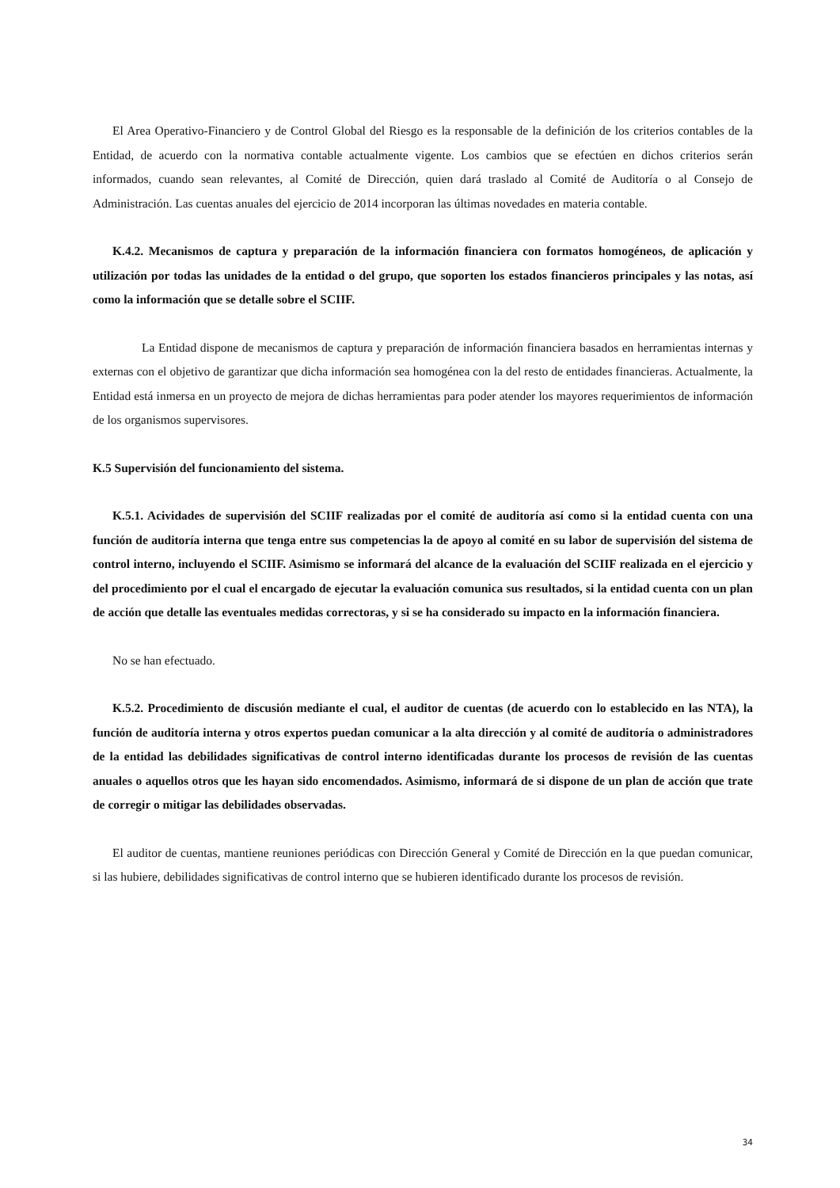El Area Operativo-Financiero y de Control Global del Riesgo es la responsable de la definición de los criterios contables de la Entidad, de acuerdo con la normativa contable actualmente vigente. Los cambios que se efectúen en dichos criterios serán informados, cuando sean relevantes, al Comité de Dirección, quien dará traslado al Comité de Auditoría o al Consejo de Administración. Las cuentas anuales del ejercicio de 2014 incorporan las últimas novedades en materia contable.
K.4.2. Mecanismos de captura y preparación de la información financiera con formatos homogéneos, de aplicación y utilización por todas las unidades de la entidad o del grupo, que soporten los estados financieros principales y las notas, así como la información que se detalle sobre el SCIIF.
La Entidad dispone de mecanismos de captura y preparación de información financiera basados en herramientas internas y externas con el objetivo de garantizar que dicha información sea homogénea con la del resto de entidades financieras. Actualmente, la Entidad está inmersa en un proyecto de mejora de dichas herramientas para poder atender los mayores requerimientos de información de los organismos supervisores.
K.5 Supervisión del funcionamiento del sistema.
K.5.1. Acividades de supervisión del SCIIF realizadas por el comité de auditoría así como si la entidad cuenta con una función de auditoría interna que tenga entre sus competencias la de apoyo al comité en su labor de supervisión del sistema de control interno, incluyendo el SCIIF. Asimismo se informará del alcance de la evaluación del SCIIF realizada en el ejercicio y del procedimiento por el cual el encargado de ejecutar la evaluación comunica sus resultados, si la entidad cuenta con un plan de acción que detalle las eventuales medidas correctoras, y si se ha considerado su impacto en la información financiera.
No se han efectuado.
K.5.2. Procedimiento de discusión mediante el cual, el auditor de cuentas (de acuerdo con lo establecido en las NTA), la función de auditoría interna y otros expertos puedan comunicar a la alta dirección y al comité de auditoría o administradores de la entidad las debilidades significativas de control interno identificadas durante los procesos de revisión de las cuentas anuales o aquellos otros que les hayan sido encomendados. Asimismo, informará de si dispone de un plan de acción que trate de corregir o mitigar las debilidades observadas.
El auditor de cuentas, mantiene reuniones periódicas con Dirección General y Comité de Dirección en la que puedan comunicar, si las hubiere, debilidades significativas de control interno que se hubieren identificado durante los procesos de revisión.
34